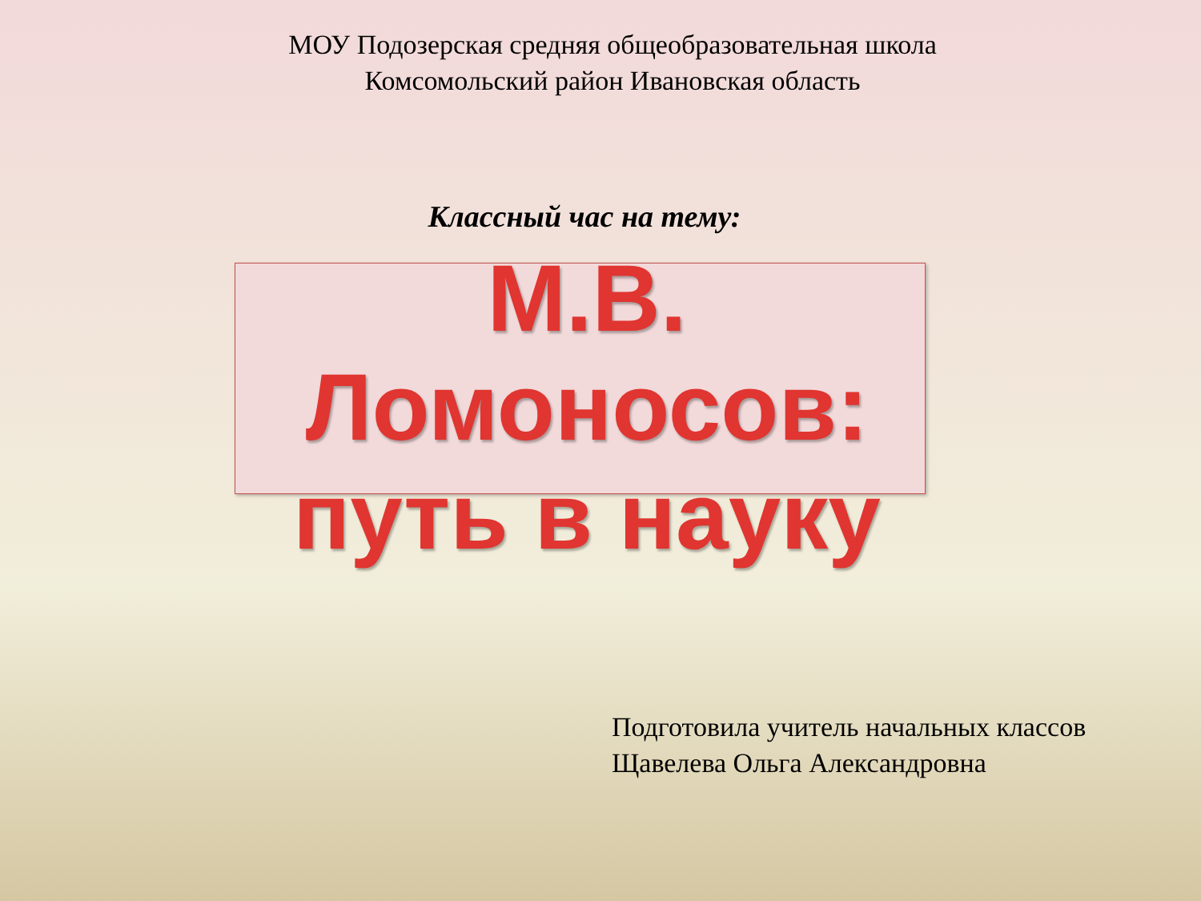МОУ Подозерская средняя общеобразовательная школа
Комсомольский район Ивановская область
Классный час на тему:
М.В.
Ломоносов:
путь в науку
Подготовила учитель начальных классов
Щавелева Ольга Александровна